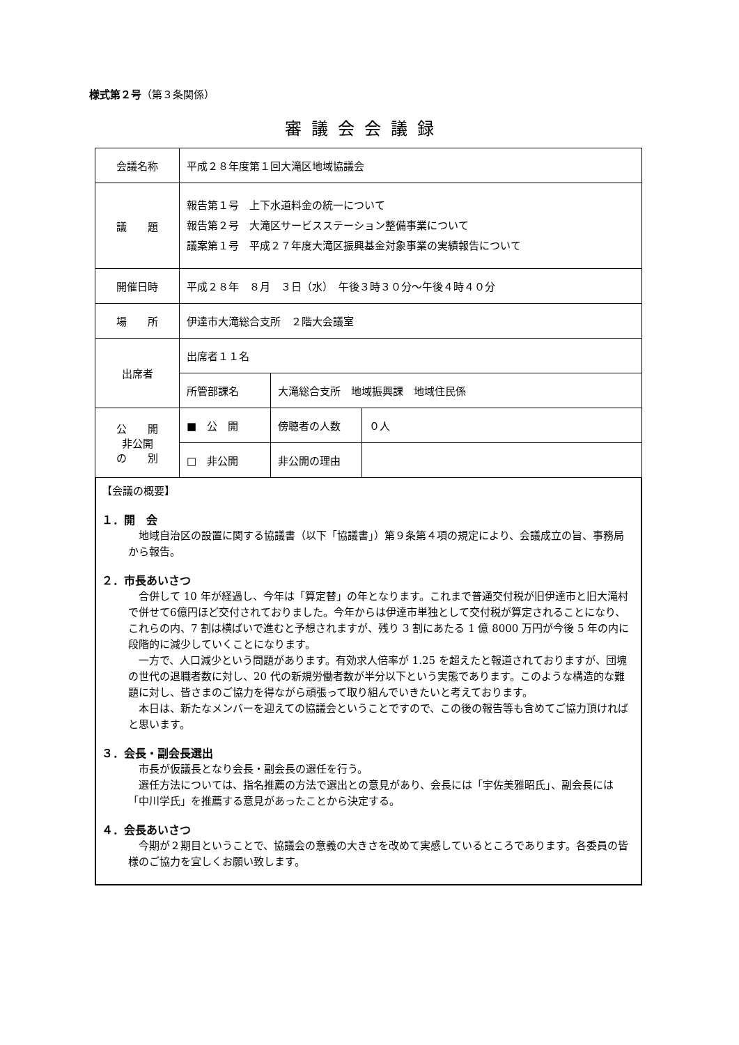様式第２号（第３条関係）
審議会会議録
| 会議名称 | 平成２８年度第１回大滝区地域協議会 | | |
| 議 題 | 報告第１号 上下水道料金の統一について 報告第２号 大滝区サービスステーション整備事業について 議案第１号 平成２７年度大滝区振興基金対象事業の実績報告について | | |
| 開催日時 | 平成２８年 ８月 ３日（水） 午後３時３０分～午後４時４０分 | | |
| 場 所 | 伊達市大滝総合支所 ２階大会議室 | | |
| 出席者 | 出席者１１名 | | |
| | 所管部課名 | 大滝総合支所 地域振興課 地域住民係 | |
| 公 開 非公開 の 別 | ■ 公 開 | 傍聴者の人数 | ０人 |
| | □ 非公開 | 非公開の理由 | |
【会議の概要】
１．開　会
地域自治区の設置に関する協議書（以下「協議書」）第９条第４項の規定により、会議成立の旨、事務局から報告。
２．市長あいさつ
合併して 10 年が経過し、今年は「算定替」の年となります。これまで普通交付税が旧伊達市と旧大滝村で併せて6億円ほど交付されておりました。今年からは伊達市単独として交付税が算定されることになり、これらの内、7 割は横ばいで進むと予想されますが、残り 3 割にあたる 1 億 8000 万円が今後 5 年の内に段階的に減少していくことになります。
一方で、人口減少という問題があります。有効求人倍率が 1.25 を超えたと報道されておりますが、団塊の世代の退職者数に対し、20 代の新規労働者数が半分以下という実態であります。このような構造的な難題に対し、皆さまのご協力を得ながら頑張って取り組んでいきたいと考えております。
本日は、新たなメンバーを迎えての協議会ということですので、この後の報告等も含めてご協力頂ければと思います。
３．会長・副会長選出
市長が仮議長となり会長・副会長の選任を行う。
選任方法については、指名推薦の方法で選出との意見があり、会長には「宇佐美雅昭氏」、副会長には「中川学氏」を推薦する意見があったことから決定する。
４．会長あいさつ
今期が２期目ということで、協議会の意義の大きさを改めて実感しているところであります。各委員の皆様のご協力を宜しくお願い致します。